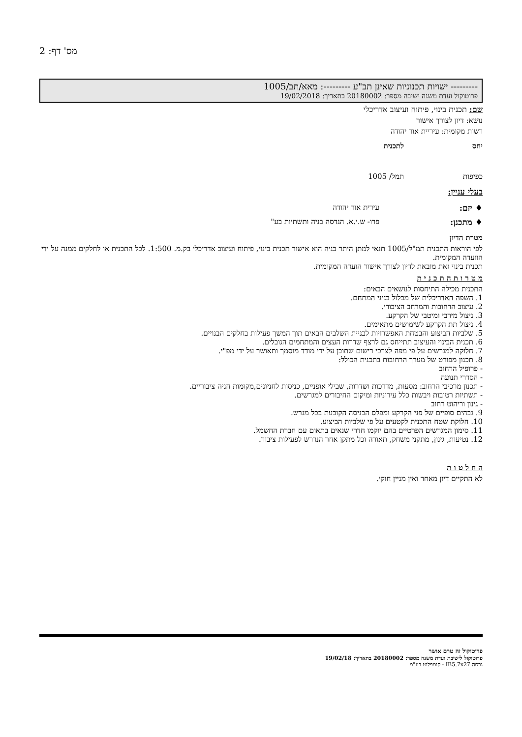מס' דף: 2
--------- ישויות תכנוניות שאינן תב"ע ---------: מאא/תב/1005
פרוטוקול ועדת משנה ישיבה מספר: 20180002 בתאריך: 19/02/2018
שם: תכנית בינוי, פיתוח ועיצוב אדריכלי
נושא: דיון לצורך אישור
רשות מקומית: עיריית אור יהודה
| יחס | לתכנית |
| כפיפות | תמל/ 1005 |
בעלי עניין:
| ♦ יזם: | עירית אור יהודה |
| ♦ מתכנן: | פרו- ש.י.א. הנדסה בניה ותשתיות בע" |
מטרת הדיון
לפי הוראות התכנית תמ"ל/1005 תנאי למתן היתר בניה הוא אישור תכנית בינוי, פיתוח ועיצוב אדריכלי בק.מ. 1:500. לכל התכנית או לחלקים ממנה על ידי הוועדה המקומית.
תכנית בינוי זאת מובאת לדיון לצורך אישור הועדה המקומית.
מ ט ר ו ת ה ת כ נ י ת
התכנית מכילה התיחסות לנושאים הבאים:
1. השפה האדריכלית של מכלול בניני המתחם.
2. עיצוב הרחובות והמרחב הציבורי.
3. ניצול מירבי ומיטבי של הקרקע.
4. ניצול תת הקרקע לשימושים מתאימים.
5. שלביות הביצוע והבטחת האפשרויות לבניית השלבים הבאים תוך המשך פעילות בחלקים הבנויים.
6. תכנית הבינוי והעיצוב תתייחס גם לרצף שדרות העצים והמתחמים הגובלים.
7. חלוקה למגרשים על פי מפה לצרכי רישום שתוכן על ידי מודד מוסמך ותאושר על ידי מפ"י.
8. תכנון מפורט של מערך הרחובות בתכנית הכולל:
- פרופיל הרחוב
- הסדרי תנועה
- תכנון מרכיבי הרחוב: מסעות, מדרכות ושדרות, שבילי אופניים, כניסות לחניונים,מקומות חניה ציבוריים.
- תשתיות רטובות ויבשות כלל עירוניות ומיקום החיבורים למגרשים.
- גינון וריהוט רחוב
9. גבהים סופיים של פני הקרקע ומפלס הכניסה הקובעת בכל מגרש.
10. חלוקת שטח התכנית לקטעים על פי שלביות הביצוע.
11. סימון המגרשים הפרטיים בהם יוקמו חדרי שנאים בתאום עם חברת החשמל.
12. נטיעות, גינון, מתקני משחק, תאורה וכל מתקן אחר הנדרש לפעילות ציבור.
ה ח ל ט ו ת
לא התקיים דיון מאחר ואין מניין חוקי.
פרוטוקול זה טרם אושר
פרוטוקול לישיבת ועדת משנה מספר: 20180002 בתאריך: 19/02/18
גרסה IB5.7x27 - קומפלוט בע"מ